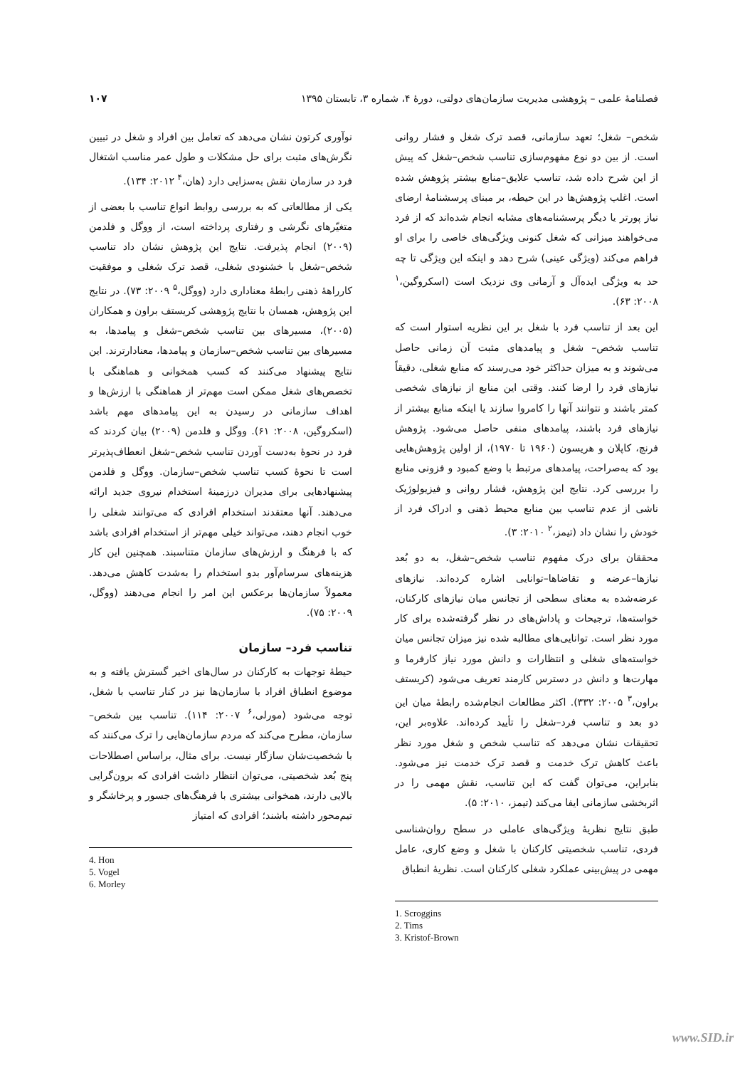فصلنامهٔ علمی – پژوهشی مدیریت سازمان‌های دولتی، دورهٔ ۴، شماره ۳، تابستان ۱۳۹۵ ۱۰۷
شخص– شغل؛ تعهد سازمانی، قصد ترک شغل و فشار روانی است. از بین دو نوع مفهوم‌سازی تناسب شخص–شغل که پیش از این شرح داده شد، تناسب علایق–منابع بیشتر پژوهش شده است. اغلب پژوهش‌ها در این حیطه، بر مبنای پرسشنامهٔ ارضای نیاز پورتر یا دیگر پرسشنامه‌های مشابه انجام شده‌اند که از فرد می‌خواهند میزانی که شغل کنونی ویژگی‌های خاصی را برای او فراهم می‌کند (ویژگی عینی) شرح دهد و اینکه این ویژگی تا چه حد به ویژگی ایده‌آل و آرمانی وی نزدیک است (اسکروگین،<sup>۱</sup> ۲۰۰۸: ۶۳).
این بعد از تناسب فرد با شغل بر این نظریه استوار است که تناسب شخص– شغل و پیامدهای مثبت آن زمانی حاصل می‌شوند و به میزان حداکثر خود می‌رسند که منابع شغلی، دقیقاً نیازهای فرد را ارضا کنند. وقتی این منابع از نیازهای شخصی کمتر باشند و نتوانند آنها را کامروا سازند یا اینکه منابع بیشتر از نیازهای فرد باشند، پیامدهای منفی حاصل می‌شود. پژوهش فرنچ، کاپلان و هریسون (۱۹۶۰ تا ۱۹۷۰)، از اولین پژوهش‌هایی بود که به‌صراحت، پیامدهای مرتبط با وضع کمبود و فزونی منابع را بررسی کرد. نتایج این پژوهش، فشار روانی و فیزیولوژیک ناشی از عدم تناسب بین منابع محیط ذهنی و ادراک فرد از خودش را نشان داد (تیمز،<sup>۲</sup> ۲۰۱۰: ۳).
محققان برای درک مفهوم تناسب شخص–شغل، به دو بُعد نیازها–عرضه و تقاضاها–توانایی اشاره کرده‌اند. نیازهای عرضه‌شده به معنای سطحی از تجانس میان نیازهای کارکنان، خواسته‌ها، ترجیحات و پاداش‌های در نظر گرفته‌شده برای کار مورد نظر است. توانایی‌های مطالبه شده نیز میزان تجانس میان خواسته‌های شغلی و انتظارات و دانش مورد نیاز کارفرما و مهارت‌ها و دانش در دسترس کارمند تعریف می‌شود (کریستف براون،<sup>۳</sup> ۲۰۰۵: ۳۳۲). اکثر مطالعات انجام‌شده رابطهٔ میان این دو بعد و تناسب فرد–شغل را تأیید کرده‌اند. علاوه‌بر این، تحقیقات نشان می‌دهد که تناسب شخص و شغل مورد نظر باعث کاهش ترک خدمت و قصد ترک خدمت نیز می‌شود. بنابراین، می‌توان گفت که این تناسب، نقش مهمی را در اثربخشی سازمانی ایفا می‌کند (تیمز، ۲۰۱۰: ۵).
طبق نتایج نظریهٔ ویژگی‌های عاملی در سطح روان‌شناسی فردی، تناسب شخصیتی کارکنان با شغل و وضع کاری، عامل مهمی در پیش‌بینی عملکرد شغلی کارکنان است. نظریهٔ انطباق
1. Scroggins
2. Tims
3. Kristof-Brown
نوآوری کرتون نشان می‌دهد که تعامل بین افراد و شغل در تبیین نگرش‌های مثبت برای حل مشکلات و طول عمر مناسب اشتغال فرد در سازمان نقش به‌سزایی دارد (هان،<sup>۴</sup> ۲۰۱۲: ۱۳۴).
یکی از مطالعاتی که به بررسی روابط انواع تناسب با بعضی از متغیّرهای نگرشی و رفتاری پرداخته است، از ووگل و فلدمن (۲۰۰۹) انجام پذیرفت. نتایج این پژوهش نشان داد تناسب شخص–شغل با خشنودی شغلی، قصد ترک شغلی و موفقیت کارراههٔ ذهنی رابطهٔ معناداری دارد (ووگل،<sup>۵</sup> ۲۰۰۹: ۷۳). در نتایج این پژوهش، همسان با نتایج پژوهشی کریستف براون و همکاران (۲۰۰۵)، مسیرهای بین تناسب شخص–شغل و پیامدها، به مسیرهای بین تناسب شخص–سازمان و پیامدها، معنادارترند. این نتایج پیشنهاد می‌کنند که کسب همخوانی و هماهنگی با تخصص‌های شغل ممکن است مهم‌تر از هماهنگی با ارزش‌ها و اهداف سازمانی در رسیدن به این پیامدهای مهم باشد (اسکروگین، ۲۰۰۸: ۶۱). ووگل و فلدمن (۲۰۰۹) بیان کردند که فرد در نحوهٔ به‌دست آوردن تناسب شخص–شغل انعطاف‌پذیرتر است تا نحوهٔ کسب تناسب شخص–سازمان. ووگل و فلدمن پیشنهادهایی برای مدیران درزمینهٔ استخدام نیروی جدید ارائه می‌دهند. آنها معتقدند استخدام افرادی که می‌توانند شغلی را خوب انجام دهند، می‌تواند خیلی مهم‌تر از استخدام افرادی باشد که با فرهنگ و ارزش‌های سازمان متناسبند. همچنین این کار هزینه‌های سرسام‌آور بدو استخدام را به‌شدت کاهش می‌دهد. معمولاً سازمان‌ها برعکس این امر را انجام می‌دهند (ووگل، ۲۰۰۹: ۷۵).
تناسب فرد– سازمان
حیطهٔ توجهات به کارکنان در سال‌های اخیر گسترش یافته و به موضوع انطباق افراد با سازمان‌ها نیز در کنار تناسب با شغل، توجه می‌شود (مورلی،<sup>۶</sup> ۲۰۰۷: ۱۱۴). تناسب بین شخص– سازمان، مطرح می‌کند که مردم سازمان‌هایی را ترک می‌کنند که با شخصیت‌شان سازگار نیست. برای مثال، براساس اصطلاحات پنج بُعد شخصیتی، می‌توان انتظار داشت افرادی که برون‌گرایی بالایی دارند، همخوانی بیشتری با فرهنگ‌های جسور و پرخاشگر و تیم‌محور داشته باشند؛ افرادی که امتیاز
4. Hon
5. Vogel
6. Morley
www.SID.ir